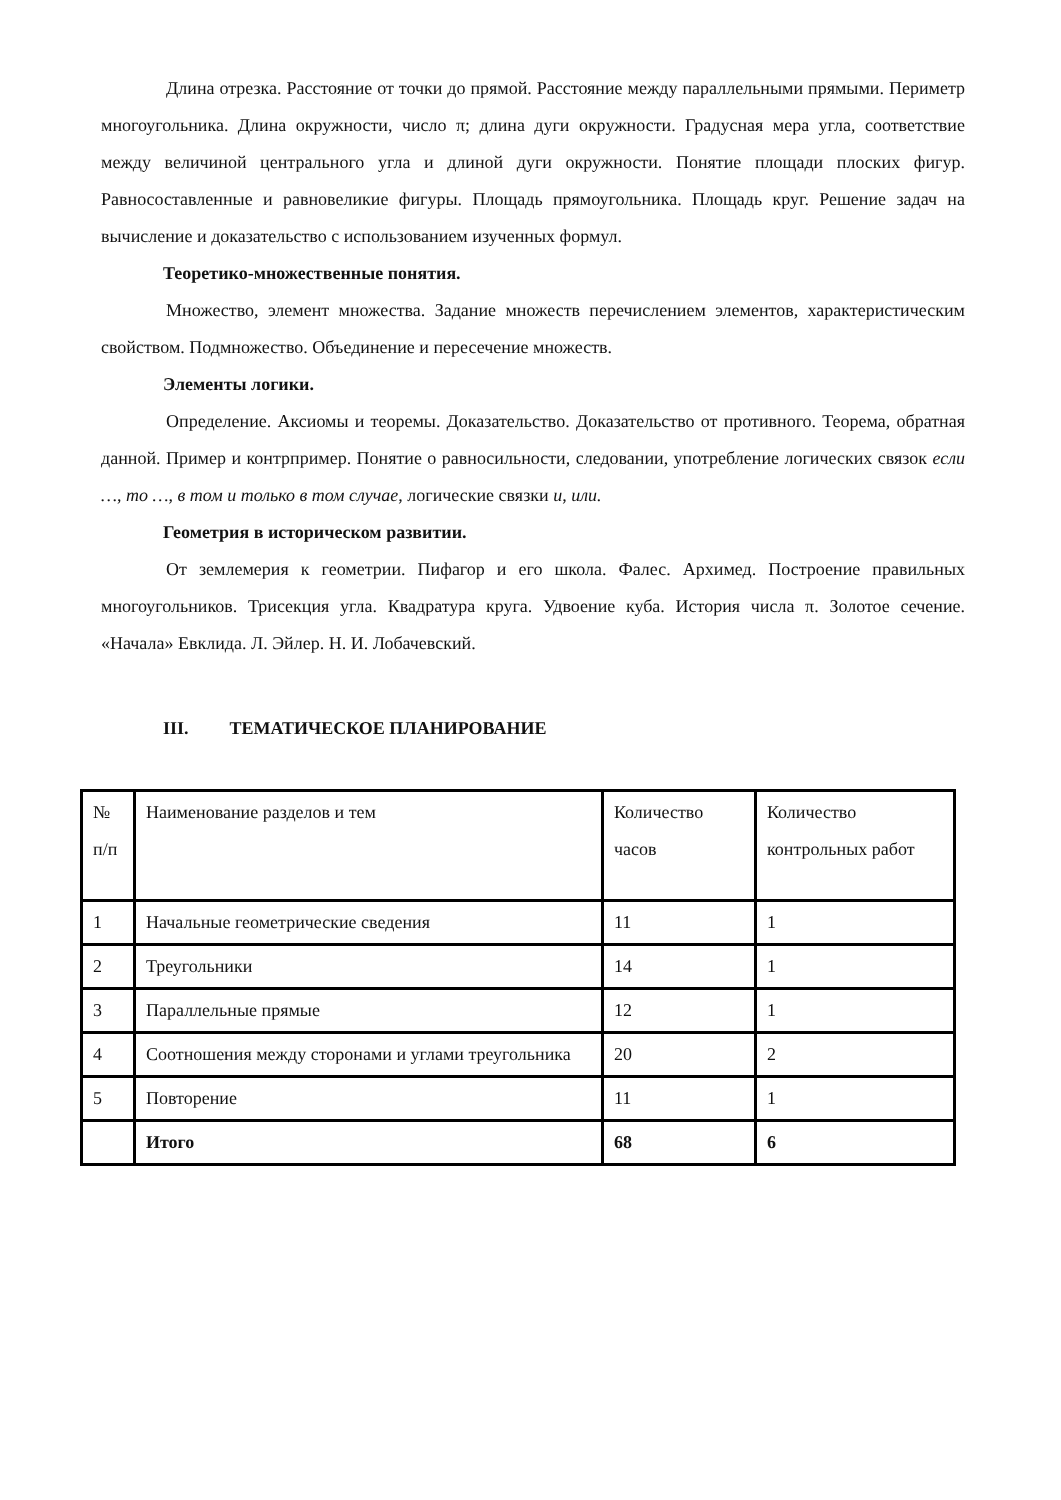Длина отрезка. Расстояние от точки до прямой. Расстояние между параллельными прямыми. Периметр многоугольника. Длина окружности, число π; длина дуги окружности. Градусная мера угла, соответствие между величиной центрального угла и длиной дуги окружности. Понятие площади плоских фигур. Равносоставленные и равновеликие фигуры. Площадь прямоугольника. Площадь круг. Решение задач на вычисление и доказательство с использованием изученных формул.
Теоретико-множественные понятия.
Множество, элемент множества. Задание множеств перечислением элементов, характеристическим свойством. Подмножество. Объединение и пересечение множеств.
Элементы логики.
Определение. Аксиомы и теоремы. Доказательство. Доказательство от противного. Теорема, обратная данной. Пример и контрпример. Понятие о равносильности, следовании, употребление логических связок если …, то …, в том и только в том случае, логические связки и, или.
Геометрия в историческом развитии.
От землемерия к геометрии. Пифагор и его школа. Фалес. Архимед. Построение правильных многоугольников. Трисекция угла. Квадратура круга. Удвоение куба. История числа π. Золотое сечение. «Начала» Евклида. Л. Эйлер. Н. И. Лобачевский.
III. ТЕМАТИЧЕСКОЕ ПЛАНИРОВАНИЕ
| № п/п | Наименование разделов и тем | Количество часов | Количество контрольных работ |
| 1 | Начальные геометрические сведения | 11 | 1 |
| 2 | Треугольники | 14 | 1 |
| 3 | Параллельные прямые | 12 | 1 |
| 4 | Соотношения между сторонами и углами треугольника | 20 | 2 |
| 5 | Повторение | 11 | 1 |
| | Итого | 68 | 6 |